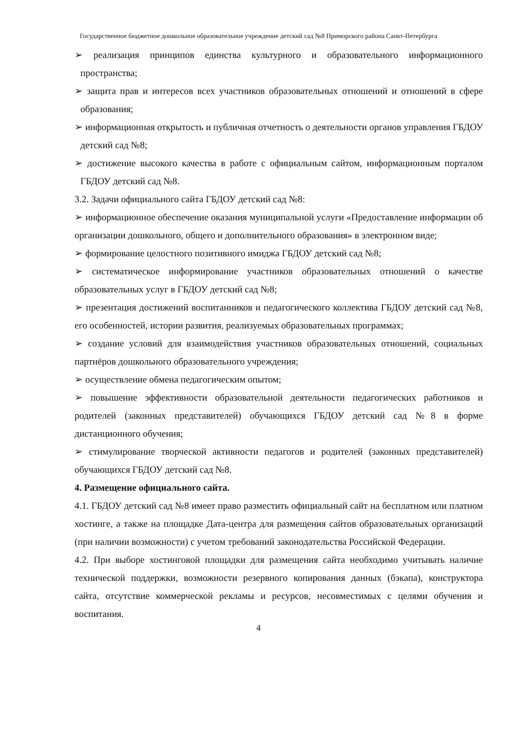Государственное бюджетное дошкольное образовательное учреждение детский сад №8 Приморского района Санкт-Петербурга
➢ реализация принципов единства культурного и образовательного информационного пространства;
➢ защита прав и интересов всех участников образовательных отношений и отношений в сфере образования;
➢ информационная открытость и публичная отчетность о деятельности органов управления ГБДОУ детский сад №8;
➢ достижение высокого качества в работе с официальным сайтом, информационным порталом ГБДОУ детский сад №8.
3.2. Задачи официального сайта ГБДОУ детский сад №8:
➢ информационное обеспечение оказания муниципальной услуги «Предоставление информации об организации дошкольного, общего и дополнительного образования» в электронном виде;
➢ формирование целостного позитивного имиджа ГБДОУ детский сад №8;
➢ систематическое информирование участников образовательных отношений о качестве образовательных услуг в ГБДОУ детский сад №8;
➢ презентация достижений воспитанников и педагогического коллектива ГБДОУ детский сад №8, его особенностей, истории развития, реализуемых образовательных программах;
➢ создание условий для взаимодействия участников образовательных отношений, социальных партнёров дошкольного образовательного учреждения;
➢ осуществление обмена педагогическим опытом;
➢ повышение эффективности образовательной деятельности педагогических работников и родителей (законных представителей) обучающихся ГБДОУ детский сад №8 в форме дистанционного обучения;
➢ стимулирование творческой активности педагогов и родителей (законных представителей) обучающихся ГБДОУ детский сад №8.
4. Размещение официального сайта.
4.1. ГБДОУ детский сад №8 имеет право разместить официальный сайт на бесплатном или платном хостинге, а также на площадке Дата-центра для размещения сайтов образовательных организаций (при наличии возможности) с учетом требований законодательства Российской Федерации.
4.2. При выборе хостинговой площадки для размещения сайта необходимо учитывать наличие технической поддержки, возможности резервного копирования данных (бэкапа), конструктора сайта, отсутствие коммерческой рекламы и ресурсов, несовместимых с целями обучения и воспитания.
4